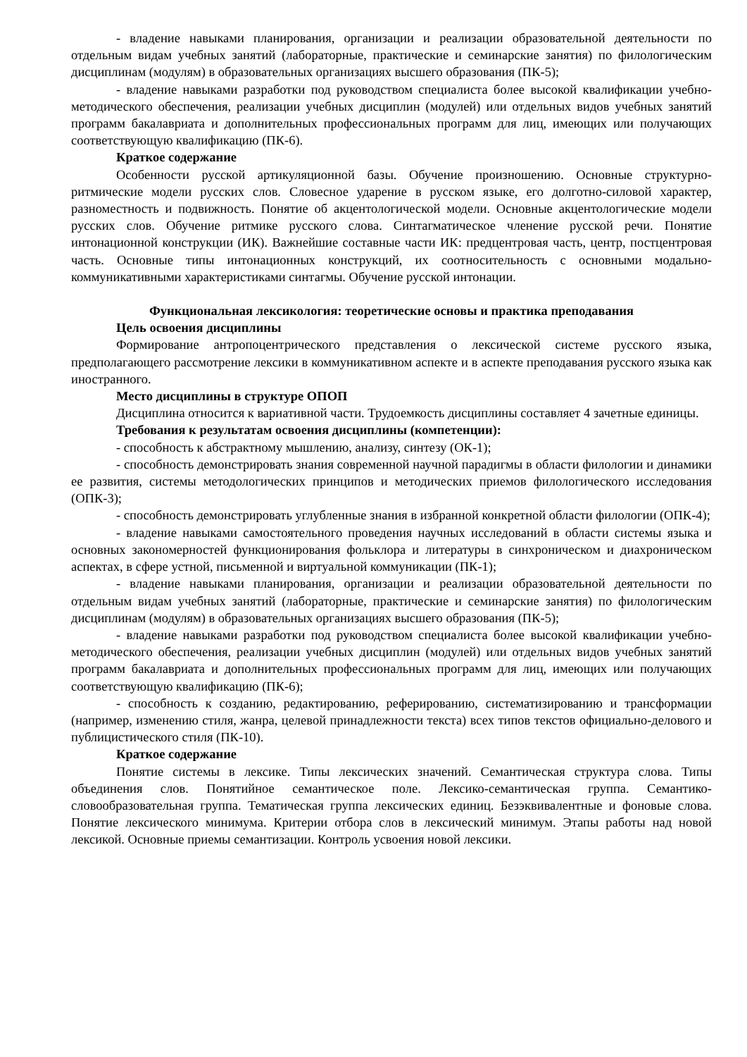- владение навыками планирования, организации и реализации образовательной деятельности по отдельным видам учебных занятий (лабораторные, практические и семинарские занятия) по филологическим дисциплинам (модулям) в образовательных организациях высшего образования (ПК-5);
- владение навыками разработки под руководством специалиста более высокой квалификации учебно-методического обеспечения, реализации учебных дисциплин (модулей) или отдельных видов учебных занятий программ бакалавриата и дополнительных профессиональных программ для лиц, имеющих или получающих соответствующую квалификацию (ПК-6).
Краткое содержание
Особенности русской артикуляционной базы. Обучение произношению. Основные структурно-ритмические модели русских слов. Словесное ударение в русском языке, его долготно-силовой характер, разноместность и подвижность. Понятие об акцентологической модели. Основные акцентологические модели русских слов. Обучение ритмике русского слова. Синтагматическое членение русской речи. Понятие интонационной конструкции (ИК). Важнейшие составные части ИК: предцентровая часть, центр, постцентровая часть. Основные типы интонационных конструкций, их соотносительность с основными модально-коммуникативными характеристиками синтагмы. Обучение русской интонации.
Функциональная лексикология: теоретические основы и практика преподавания
Цель освоения дисциплины
Формирование антропоцентрического представления о лексической системе русского языка, предполагающего рассмотрение лексики в коммуникативном аспекте и в аспекте преподавания русского языка как иностранного.
Место дисциплины в структуре ОПОП
Дисциплина относится к вариативной части. Трудоемкость дисциплины составляет 4 зачетные единицы.
Требования к результатам освоения дисциплины (компетенции):
- способность к абстрактному мышлению, анализу, синтезу (ОК-1);
- способность демонстрировать знания современной научной парадигмы в области филологии и динамики ее развития, системы методологических принципов и методических приемов филологического исследования (ОПК-3);
- способность демонстрировать углубленные знания в избранной конкретной области филологии (ОПК-4);
- владение навыками самостоятельного проведения научных исследований в области системы языка и основных закономерностей функционирования фольклора и литературы в синхроническом и диахроническом аспектах, в сфере устной, письменной и виртуальной коммуникации (ПК-1);
- владение навыками планирования, организации и реализации образовательной деятельности по отдельным видам учебных занятий (лабораторные, практические и семинарские занятия) по филологическим дисциплинам (модулям) в образовательных организациях высшего образования (ПК-5);
- владение навыками разработки под руководством специалиста более высокой квалификации учебно-методического обеспечения, реализации учебных дисциплин (модулей) или отдельных видов учебных занятий программ бакалавриата и дополнительных профессиональных программ для лиц, имеющих или получающих соответствующую квалификацию (ПК-6);
- способность к созданию, редактированию, реферированию, систематизированию и трансформации (например, изменению стиля, жанра, целевой принадлежности текста) всех типов текстов официально-делового и публицистического стиля (ПК-10).
Краткое содержание
Понятие системы в лексике. Типы лексических значений. Семантическая структура слова. Типы объединения слов. Понятийное семантическое поле. Лексико-семантическая группа. Семантико-словообразовательная группа. Тематическая группа лексических единиц. Безэквивалентные и фоновые слова. Понятие лексического минимума. Критерии отбора слов в лексический минимум. Этапы работы над новой лексикой. Основные приемы семантизации. Контроль усвоения новой лексики.